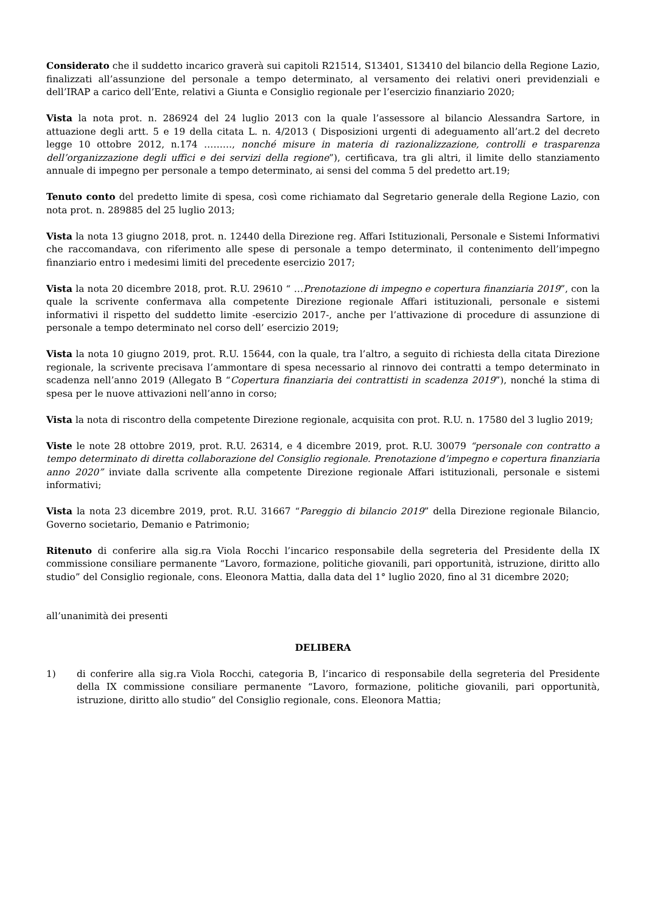Considerato che il suddetto incarico graverà sui capitoli R21514, S13401, S13410 del bilancio della Regione Lazio, finalizzati all’assunzione del personale a tempo determinato, al versamento dei relativi oneri previdenziali e dell’IRAP a carico dell’Ente, relativi a Giunta e Consiglio regionale per l’esercizio finanziario 2020;
Vista la nota prot. n. 286924 del 24 luglio 2013 con la quale l’assessore al bilancio Alessandra Sartore, in attuazione degli artt. 5 e 19 della citata L. n. 4/2013 ( Disposizioni urgenti di adeguamento all’art.2 del decreto legge 10 ottobre 2012, n.174 ………, nonché misure in materia di razionalizzazione, controlli e trasparenza dell’organizzazione degli uffici e dei servizi della regione”), certificava, tra gli altri, il limite dello stanziamento annuale di impegno per personale a tempo determinato, ai sensi del comma 5 del predetto art.19;
Tenuto conto del predetto limite di spesa, così come richiamato dal Segretario generale della Regione Lazio, con nota prot. n. 289885 del 25 luglio 2013;
Vista la nota 13 giugno 2018, prot. n. 12440 della Direzione reg. Affari Istituzionali, Personale e Sistemi Informativi che raccomandava, con riferimento alle spese di personale a tempo determinato, il contenimento dell’impegno finanziario entro i medesimi limiti del precedente esercizio 2017;
Vista la nota 20 dicembre 2018, prot. R.U. 29610 “ …Prenotazione di impegno e copertura finanziaria 2019”, con la quale la scrivente confermava alla competente Direzione regionale Affari istituzionali, personale e sistemi informativi il rispetto del suddetto limite -esercizio 2017-, anche per l’attivazione di procedure di assunzione di personale a tempo determinato nel corso dell’ esercizio 2019;
Vista la nota 10 giugno 2019, prot. R.U. 15644, con la quale, tra l’altro, a seguito di richiesta della citata Direzione regionale, la scrivente precisava l’ammontare di spesa necessario al rinnovo dei contratti a tempo determinato in scadenza nell’anno 2019 (Allegato B “Copertura finanziaria dei contrattisti in scadenza 2019”), nonché la stima di spesa per le nuove attivazioni nell’anno in corso;
Vista la nota di riscontro della competente Direzione regionale, acquisita con prot. R.U. n. 17580 del 3 luglio 2019;
Viste le note 28 ottobre 2019, prot. R.U. 26314, e 4 dicembre 2019, prot. R.U. 30079 “personale con contratto a tempo determinato di diretta collaborazione del Consiglio regionale. Prenotazione d’impegno e copertura finanziaria anno 2020” inviate dalla scrivente alla competente Direzione regionale Affari istituzionali, personale e sistemi informativi;
Vista la nota 23 dicembre 2019, prot. R.U. 31667 “Pareggio di bilancio 2019” della Direzione regionale Bilancio, Governo societario, Demanio e Patrimonio;
Ritenuto di conferire alla sig.ra Viola Rocchi l’incarico responsabile della segreteria del Presidente della IX commissione consiliare permanente “Lavoro, formazione, politiche giovanili, pari opportunità, istruzione, diritto allo studio” del Consiglio regionale, cons. Eleonora Mattia, dalla data del 1° luglio 2020, fino al 31 dicembre 2020;
all’unanimità dei presenti
DELIBERA
1) di conferire alla sig.ra Viola Rocchi, categoria B, l’incarico di responsabile della segreteria del Presidente della IX commissione consiliare permanente “Lavoro, formazione, politiche giovanili, pari opportunità, istruzione, diritto allo studio” del Consiglio regionale, cons. Eleonora Mattia;